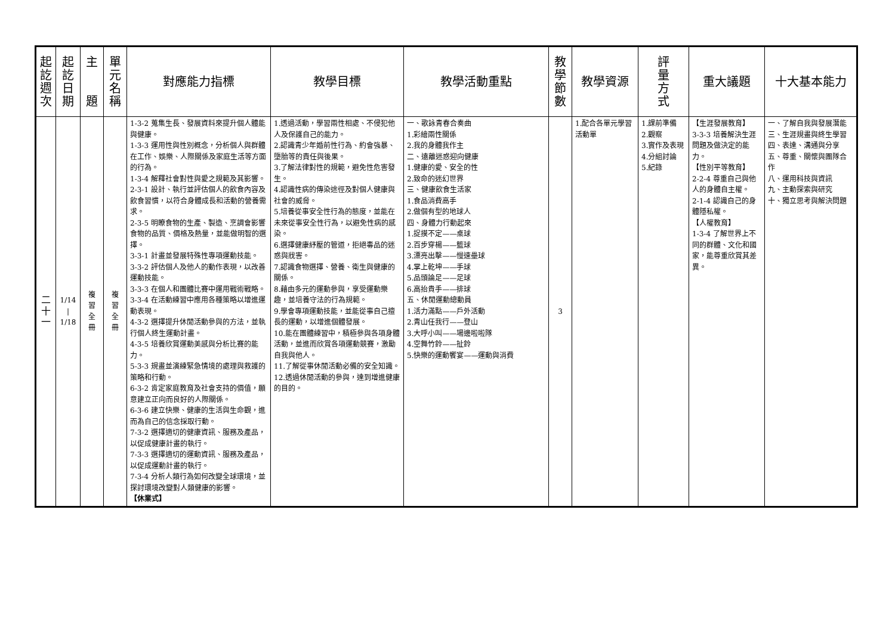| 起 訖 週 次 | 起 訖 日 期 | 主 題 | 單 元 名 稱 | 對應能力指標 | 教學目標 | 教學活動重點 | 教 學 節 數 | 教學資源 | 評 量 方 式 | 重大議題 | 十大基本能力 |
| --- | --- | --- | --- | --- | --- | --- | --- | --- | --- | --- | --- |
| 二 十 一 | 1/14 / 1/18 | 複 習 全 冊 | 複 習 全 冊 | 1-3-2 蒐集生長、發展資料來提升個人體能與健康。 1-3-3 運用性與性別概念，分析個人與群體在工作、娛樂、人際關係及家庭生活等方面的行為。 1-3-4 解釋社會對性與愛之規範及其影響。 2-3-1 設計、執行並評估個人的飲食內容及飲食習慣，以符合身體成長和活動的營養需求。 2-3-5 明瞭食物的生產、製造、烹調會影響食物的品質、價格及熱量，並能做明智的選擇。 3-3-1 計畫並發展特殊性專項運動技能。 3-3-2 評估個人及他人的動作表現，以改善運動技能。 3-3-3 在個人和團體比賽中運用戰術戰略。 3-3-4 在活動練習中應用各種策略以增進運動表現。 4-3-2 選擇提升休閒活動參與的方法，並執行個人終生運動計畫。 4-3-5 培養欣賞運動美感與分析比賽的能力。 5-3-3 規畫並演練緊急情境的處理與救護的策略和行動。 6-3-2 肯定家庭教育及社會支持的價值，願意建立正向而良好的人際關係。 6-3-6 建立快樂、健康的生活與生命觀，進而為自己的信念採取行動。 7-3-2 選擇適切的健康資訊、服務及產品，以促成健康計畫的執行。 7-3-3 選擇適切的運動資訊、服務及產品，以促成運動計畫的執行。 7-3-4 分析人類行為如何改變全球環境，並探討環境改變對人類健康的影響。 【休業式】 | 1.透過活動，學習兩性相處、不侵犯他人及保護自己的能力。 2.認識青少年婚前性行為、約會強暴、墮胎等的責任與後果。 3.了解法律對性的規範，避免性危害發生。 4.認識性病的傳染途徑及對個人健康與社會的威脅。 5.培養從事安全性行為的態度，並能在未來從事安全性行為，以避免性病的感染。 6.選擇健康紓壓的管道，拒絕毒品的迷惑與戕害。 7.認識食物選擇、營養、衛生與健康的關係。 8.藉由多元的運動參與，享受運動樂趣，並培養守法的行為規範。 9.學會專項運動技能，並能從事自己擅長的運動，以增進個體發展。 10.能在團體練習中，積極參與各項身體活動，並進而欣賞各項運動競賽，激勵自我與他人。 11.了解從事休閒活動必備的安全知識。 12.透過休閒活動的參與，達到增進健康的目的。 | 一、歌詠青春合奏曲 1.彩繪兩性關係 2.我的身體我作主 二、遠離迷惑迎向健康 1.健康的愛、安全的性 2.致命的迷幻世界 三、健康飲食生活家 1.食品消費高手 2.做個有型的地球人 四、身體力行動起來 1.捉摸不定——桌球 2.百步穿楊——籃球 3.漂亮出擊——慢速壘球 4.掌上乾坤——手球 5.品頭論足——足球 6.高抬貴手——排球 五、休閒運動總動員 1.活力滿點——戶外活動 2.青山任我行——登山 3.大呼小叫——場邊啦啦隊 4.空舞竹鈴——扯鈴 5.快樂的運動饗宴——運動與消費 | 3 | 1.配合各單元學習活動單 | 1.課前準備 2.觀察 3.實作及表現 4.分組討論 5.紀錄 | 【生涯發展教育】 3-3-3 培養解決生涯問題及做決定的能力。 【性別平等教育】 2-2-4 尊重自己與他人的身體自主權。 2-1-4 認識自己的身體隱私權。 【人權教育】 1-3-4 了解世界上不同的群體、文化和國家，能尊重欣賞其差異。 | 一、了解自我與發展潛能 三、生涯規畫與終生學習 四、表達、溝通與分享 五、尊重、關懷與團隊合作 八、運用科技與資訊 九、主動探索與研究 十、獨立思考與解決問題 |